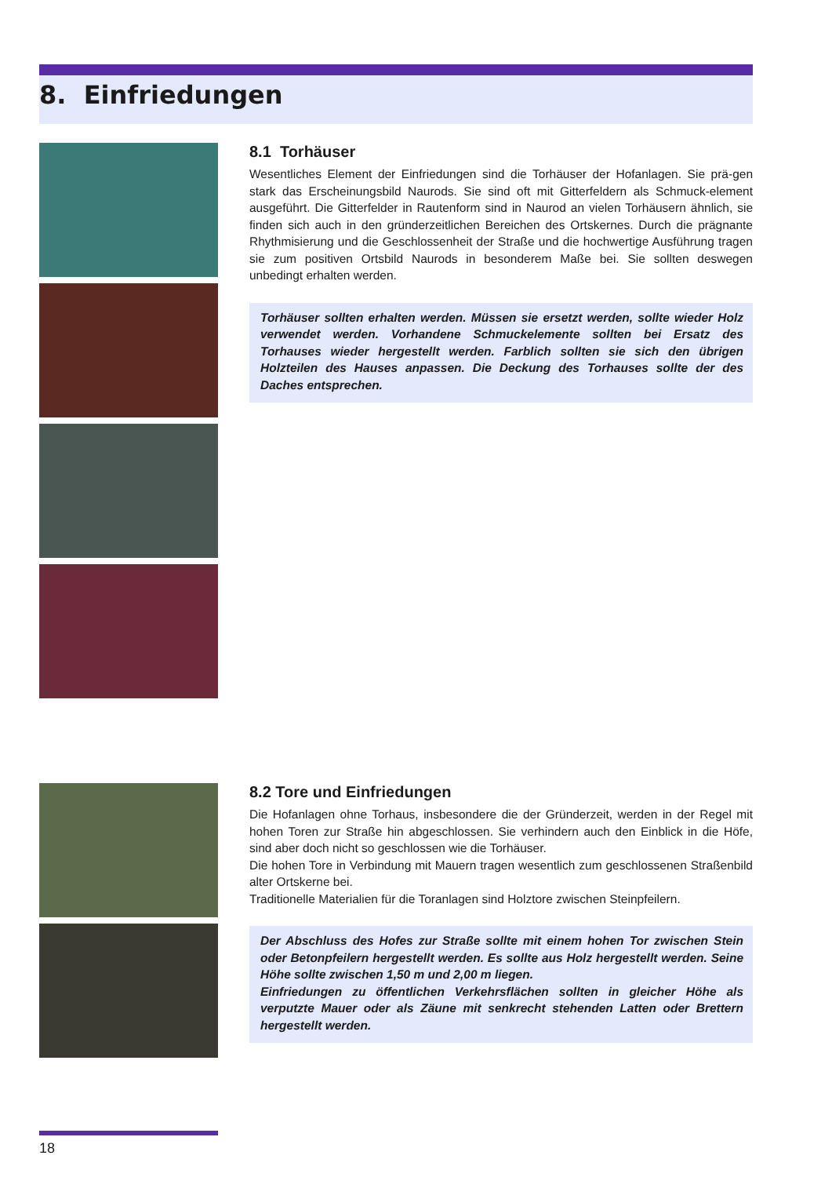8. Einfriedungen
8.1 Torhäuser
Wesentliches Element der Einfriedungen sind die Torhäuser der Hofanlagen. Sie prä-gen stark das Erscheinungsbild Naurods. Sie sind oft mit Gitterfeldern als Schmuck-element ausgeführt. Die Gitterfelder in Rautenform sind in Naurod an vielen Torhäusern ähnlich, sie finden sich auch in den gründerzeitlichen Bereichen des Ortskernes. Durch die prägnante Rhythmisierung und die Geschlossenheit der Straße und die hochwertige Ausführung tragen sie zum positiven Ortsbild Naurods in besonderem Maße bei. Sie sollten deswegen unbedingt erhalten werden.
Torhäuser sollten erhalten werden. Müssen sie ersetzt werden, sollte wieder Holz verwendet werden. Vorhandene Schmuckelemente sollten bei Ersatz des Torhauses wieder hergestellt werden. Farblich sollten sie sich den übrigen Holzteilen des Hauses anpassen. Die Deckung des Torhauses sollte der des Daches entsprechen.
8.2 Tore und Einfriedungen
Die Hofanlagen ohne Torhaus, insbesondere die der Gründerzeit, werden in der Regel mit hohen Toren zur Straße hin abgeschlossen. Sie verhindern auch den Einblick in die Höfe, sind aber doch nicht so geschlossen wie die Torhäuser.
Die hohen Tore in Verbindung mit Mauern tragen wesentlich zum geschlossenen Straßenbild alter Ortskerne bei.
Traditionelle Materialien für die Toranlagen sind Holztore zwischen Steinpfeilern.
Der Abschluss des Hofes zur Straße sollte mit einem hohen Tor zwischen Stein oder Betonpfeilern hergestellt werden. Es sollte aus Holz hergestellt werden. Seine Höhe sollte zwischen 1,50 m und 2,00 m liegen.
Einfriedungen zu öffentlichen Verkehrsflächen sollten in gleicher Höhe als verputzte Mauer oder als Zäune mit senkrecht stehenden Latten oder Brettern hergestellt werden.
18